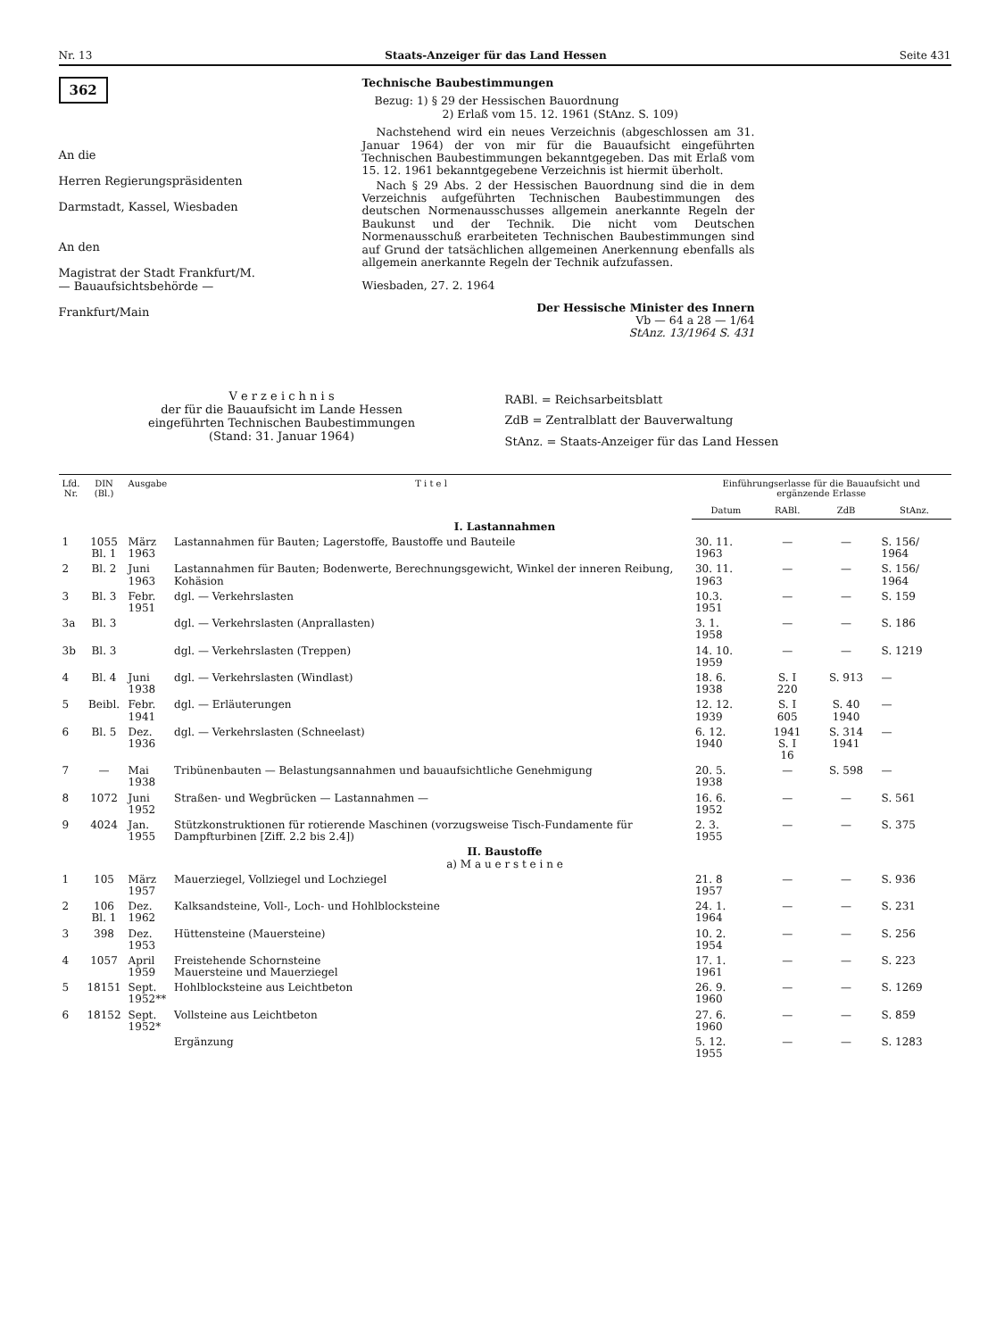Nr. 13 Staats-Anzeiger für das Land Hessen Seite 431
362
An die
Herren Regierungspräsidenten
Darmstadt, Kassel, Wiesbaden
An den
Magistrat der Stadt Frankfurt/M.
— Bauaufsichtsbehörde —
Frankfurt/Main
Technische Baubestimmungen
Bezug: 1) § 29 der Hessischen Bauordnung
2) Erlaß vom 15. 12. 1961 (StAnz. S. 109)
Nachstehend wird ein neues Verzeichnis (abgeschlossen am 31. Januar 1964) der von mir für die Bauaufsicht eingeführten Technischen Baubestimmungen bekanntgegeben. Das mit Erlaß vom 15. 12. 1961 bekanntgegebene Verzeichnis ist hiermit überholt.
Nach § 29 Abs. 2 der Hessischen Bauordnung sind die in dem Verzeichnis aufgeführten Technischen Baubestimmungen des deutschen Normenausschusses allgemein anerkannte Regeln der Baukunst und der Technik. Die nicht vom Deutschen Normenausschuß erarbeiteten Technischen Baubestimmungen sind auf Grund der tatsächlichen allgemeinen Anerkennung ebenfalls als allgemein anerkannte Regeln der Technik aufzufassen.
Wiesbaden, 27. 2. 1964
Der Hessische Minister des Innern
Vb — 64 a 28 — 1/64
StAnz. 13/1964 S. 431
V e r z e i c h n i s
der für die Bauaufsicht im Lande Hessen
eingeführten Technischen Baubestimmungen
(Stand: 31. Januar 1964)
RABl. = Reichsarbeitsblatt
ZdB = Zentralblatt der Bauverwaltung
StAnz. = Staats-Anzeiger für das Land Hessen
| Lfd. Nr. | DIN (Bl.) | Ausgabe | T i t e l | Einführungserlasse für die Bauaufsicht und ergänzende Erlasse | | | |
| --- | --- | --- | --- | --- | --- | --- | --- |
| | | | | Datum | RABl. | ZdB | StAnz. |
| I. Lastannahmen | | | | | | | |
| 1 | 1055 Bl. 1 | März 1963 | Lastannahmen für Bauten; Lagerstoffe, Baustoffe und Bauteile | 30. 11. 1963 | — | — | S. 156/ 1964 |
| 2 | Bl. 2 | Juni 1963 | Lastannahmen für Bauten; Bodenwerte, Berechnungsgewicht, Winkel der inneren Reibung, Kohäsion | 30. 11. 1963 | — | — | S. 156/ 1964 |
| 3 | Bl. 3 | Febr. 1951 | dgl. — Verkehrslasten | 10.3. 1951 | — | — | S. 159 |
| 3a | Bl. 3 | | dgl. — Verkehrslasten (Anprallasten) | 3. 1. 1958 | — | — | S. 186 |
| 3b | Bl. 3 | | dgl. — Verkehrslasten (Treppen) | 14. 10. 1959 | — | — | S. 1219 |
| 4 | Bl. 4 | Juni 1938 | dgl. — Verkehrslasten (Windlast) | 18. 6. 1938 | S. I 220 | S. 913 | — |
| 5 | Beibl. | Febr. 1941 | dgl. — Erläuterungen | 12. 12. 1939 | S. I 605 | S. 40 1940 | — |
| 6 | Bl. 5 | Dez. 1936 | dgl. — Verkehrslasten (Schneelast) | 6. 12. 1940 | 1941 S. I 16 | S. 314 1941 | — |
| 7 | — | Mai 1938 | Tribünenbauten — Belastungsannahmen und bauaufsichtliche Genehmigung | 20. 5. 1938 | — | S. 598 | — |
| 8 | 1072 | Juni 1952 | Straßen- und Wegbrücken — Lastannahmen — | 16. 6. 1952 | — | — | S. 561 |
| 9 | 4024 | Jan. 1955 | Stützkonstruktionen für rotierende Maschinen (vorzugsweise Tisch-Fundamente für Dampfturbinen [Ziff. 2.2 bis 2.4]) | 2. 3. 1955 | — | — | S. 375 |
| II. Baustoffe a) M a u e r s t e i n e | | | | | | | |
| 1 | 105 | März 1957 | Mauerziegel, Vollziegel und Lochziegel | 21. 8 1957 | — | — | S. 936 |
| 2 | 106 Bl. 1 | Dez. 1962 | Kalksandsteine, Voll-, Loch- und Hohlblocksteine | 24. 1. 1964 | — | — | S. 231 |
| 3 | 398 | Dez. 1953 | Hüttensteine (Mauersteine) | 10. 2. 1954 | — | — | S. 256 |
| 4 | 1057 | April 1959 | Freistehende Schornsteine Mauersteine und Mauerziegel | 17. 1. 1961 | — | — | S. 223 |
| 5 | 18151 | Sept. 1952** | Hohlblocksteine aus Leichtbeton | 26. 9. 1960 | — | — | S. 1269 |
| 6 | 18152 | Sept. 1952* | Vollsteine aus Leichtbeton | 27. 6. 1960 | — | — | S. 859 |
| | | | Ergänzung | 5. 12. 1955 | — | — | S. 1283 |